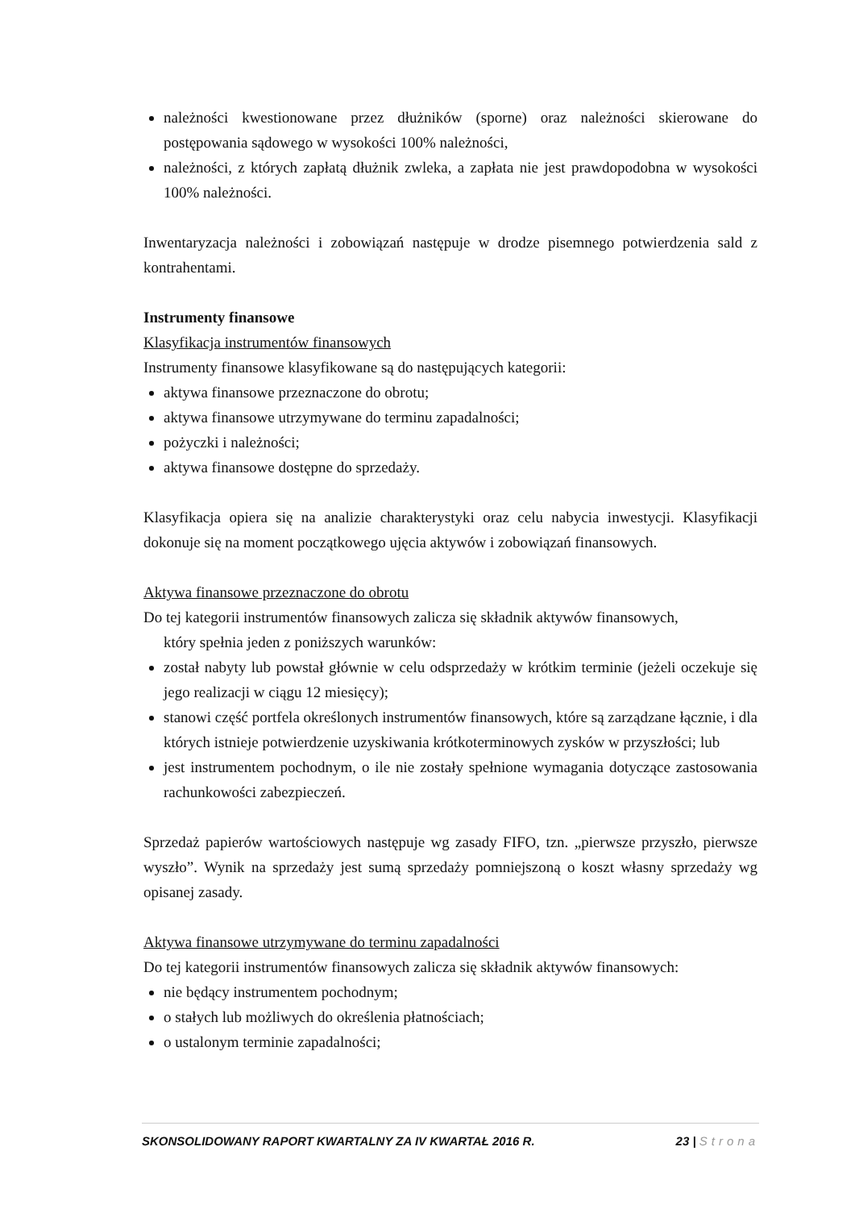należności kwestionowane przez dłużników (sporne) oraz należności skierowane do postępowania sądowego w wysokości 100% należności,
należności, z których zapłatą dłużnik zwleka, a zapłata nie jest prawdopodobna w wysokości 100% należności.
Inwentaryzacja należności i zobowiązań następuje w drodze pisemnego potwierdzenia sald z kontrahentami.
Instrumenty finansowe
Klasyfikacja instrumentów finansowych
Instrumenty finansowe klasyfikowane są do następujących kategorii:
aktywa finansowe przeznaczone do obrotu;
aktywa finansowe utrzymywane do terminu zapadalności;
pożyczki i należności;
aktywa finansowe dostępne do sprzedaży.
Klasyfikacja opiera się na analizie charakterystyki oraz celu nabycia inwestycji. Klasyfikacji dokonuje się na moment początkowego ujęcia aktywów i zobowiązań finansowych.
Aktywa finansowe przeznaczone do obrotu
Do tej kategorii instrumentów finansowych zalicza się składnik aktywów finansowych,
który spełnia jeden z poniższych warunków:
został nabyty lub powstał głównie w celu odsprzedaży w krótkim terminie (jeżeli oczekuje się jego realizacji w ciągu 12 miesięcy);
stanowi część portfela określonych instrumentów finansowych, które są zarządzane łącznie, i dla których istnieje potwierdzenie uzyskiwania krótkoterminowych zysków w przyszłości; lub
jest instrumentem pochodnym, o ile nie zostały spełnione wymagania dotyczące zastosowania rachunkowości zabezpieczeń.
Sprzedaż papierów wartościowych następuje wg zasady FIFO, tzn. „pierwsze przyszło, pierwsze wyszło”. Wynik na sprzedaży jest sumą sprzedaży pomniejszoną o koszt własny sprzedaży wg opisanej zasady.
Aktywa finansowe utrzymywane do terminu zapadalności
Do tej kategorii instrumentów finansowych zalicza się składnik aktywów finansowych:
nie będący instrumentem pochodnym;
o stałych lub możliwych do określenia płatnościach;
o ustalonym terminie zapadalności;
SKONSOLIDOWANY RAPORT KWARTALNY ZA IV KWARTAŁ 2016 R. 23 | Strona